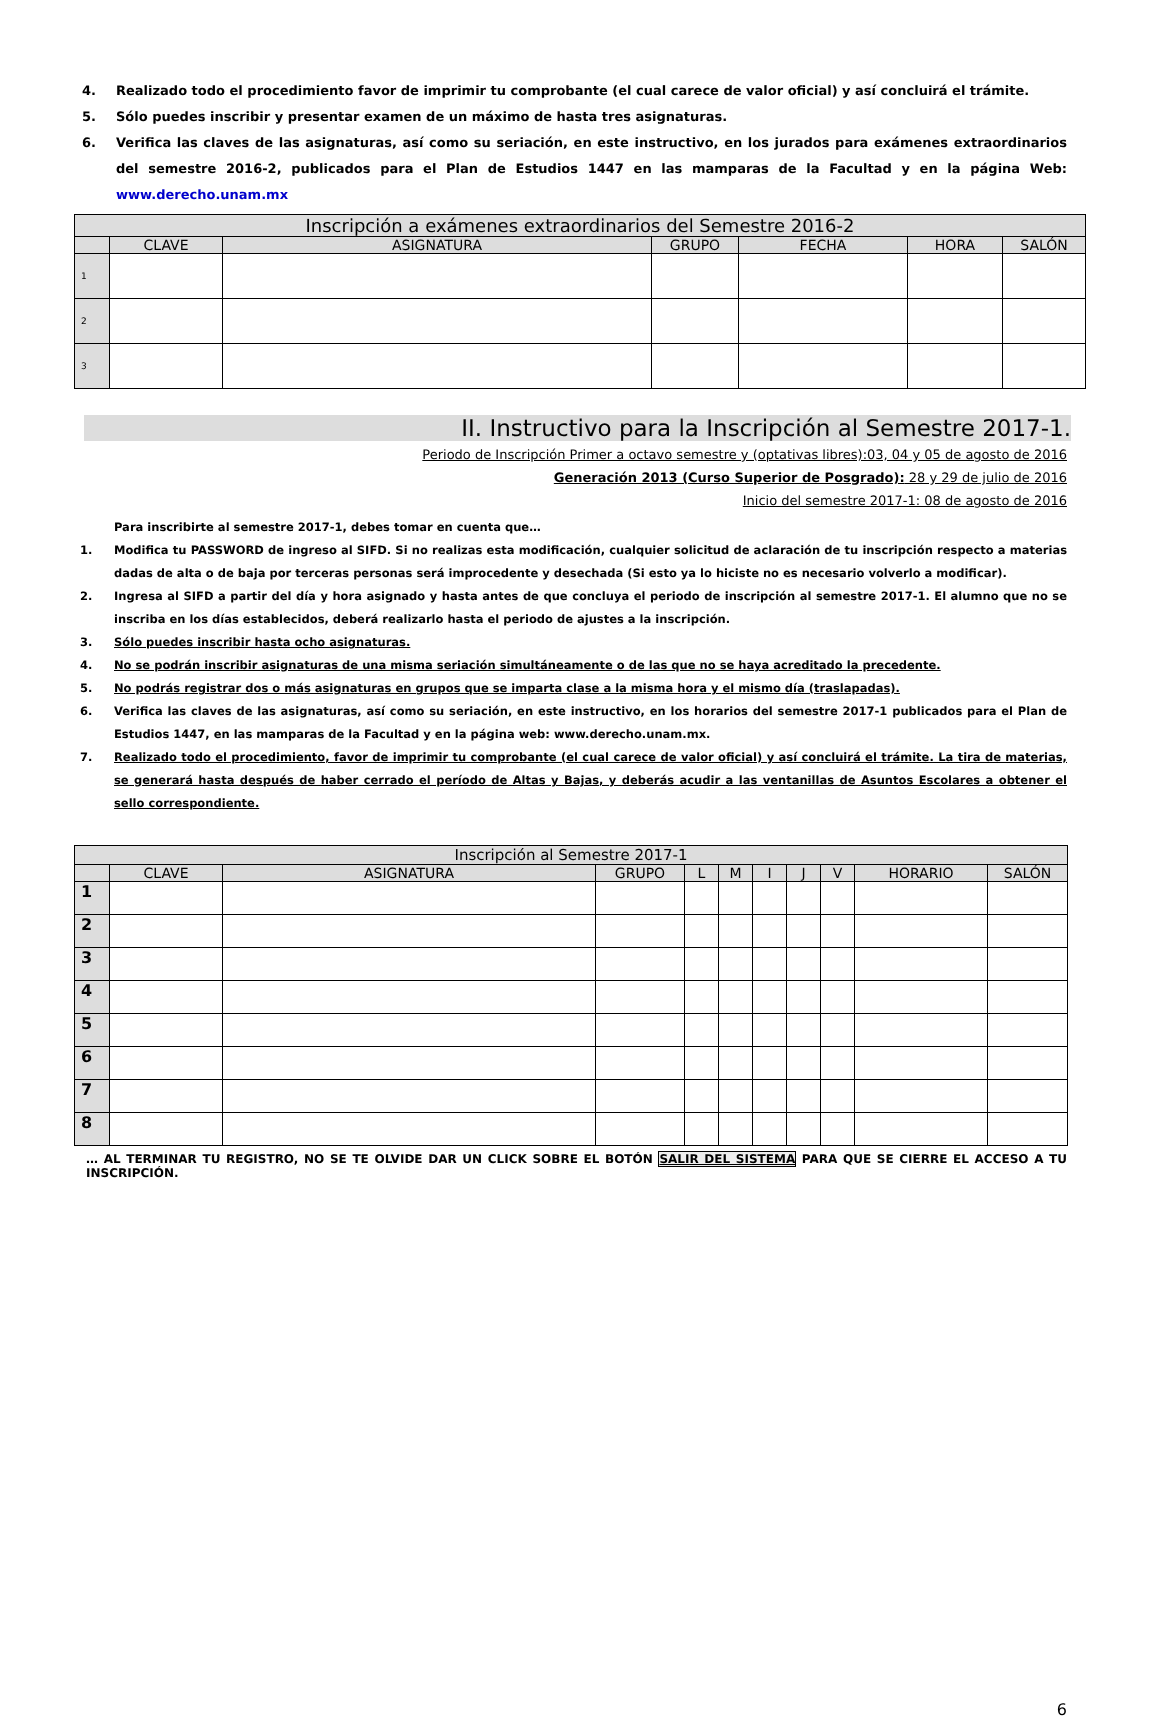4. Realizado todo el procedimiento favor de imprimir tu comprobante (el cual carece de valor oficial) y así concluirá el trámite.
5. Sólo puedes inscribir y presentar examen de un máximo de hasta tres asignaturas.
6. Verifica las claves de las asignaturas, así como su seriación, en este instructivo, en los jurados para exámenes extraordinarios del semestre 2016-2, publicados para el Plan de Estudios 1447 en las mamparas de la Facultad y en la página Web: www.derecho.unam.mx
| Inscripción a exámenes extraordinarios del Semestre 2016-2 | | | | | | |
| --- | --- | --- | --- | --- | --- | --- |
| | CLAVE | ASIGNATURA | GRUPO | FECHA | HORA | SALÓN |
| 1 | | | | | | |
| 2 | | | | | | |
| 3 | | | | | | |
II. Instructivo para la Inscripción al Semestre 2017-1.
Periodo de Inscripción Primer a octavo semestre y (optativas libres):03, 04 y 05 de agosto de 2016
Generación 2013 (Curso Superior de Posgrado): 28 y 29 de julio de 2016
Inicio del semestre 2017-1: 08 de agosto de 2016
Para inscribirte al semestre 2017-1, debes tomar en cuenta que…
1. Modifica tu PASSWORD de ingreso al SIFD. Si no realizas esta modificación, cualquier solicitud de aclaración de tu inscripción respecto a materias dadas de alta o de baja por terceras personas será improcedente y desechada (Si esto ya lo hiciste no es necesario volverlo a modificar).
2. Ingresa al SIFD a partir del día y hora asignado y hasta antes de que concluya el periodo de inscripción al semestre 2017-1. El alumno que no se inscriba en los días establecidos, deberá realizarlo hasta el periodo de ajustes a la inscripción.
3. Sólo puedes inscribir hasta ocho asignaturas.
4. No se podrán inscribir asignaturas de una misma seriación simultáneamente o de las que no se haya acreditado la precedente.
5. No podrás registrar dos o más asignaturas en grupos que se imparta clase a la misma hora y el mismo día (traslapadas).
6. Verifica las claves de las asignaturas, así como su seriación, en este instructivo, en los horarios del semestre 2017-1 publicados para el Plan de Estudios 1447, en las mamparas de la Facultad y en la página web: www.derecho.unam.mx.
7. Realizado todo el procedimiento, favor de imprimir tu comprobante (el cual carece de valor oficial) y así concluirá el trámite. La tira de materias, se generará hasta después de haber cerrado el período de Altas y Bajas, y deberás acudir a las ventanillas de Asuntos Escolares a obtener el sello correspondiente.
| Inscripción al Semestre 2017-1 | | | | | | | | | | |
| --- | --- | --- | --- | --- | --- | --- | --- | --- | --- | --- |
| | CLAVE | ASIGNATURA | GRUPO | L | M | I | J | V | HORARIO | SALÓN |
| 1 | | | | | | | | | | |
| 2 | | | | | | | | | | |
| 3 | | | | | | | | | | |
| 4 | | | | | | | | | | |
| 5 | | | | | | | | | | |
| 6 | | | | | | | | | | |
| 7 | | | | | | | | | | |
| 8 | | | | | | | | | | |
… AL TERMINAR TU REGISTRO, NO SE TE OLVIDE DAR UN CLICK SOBRE EL BOTÓN SALIR DEL SISTEMA PARA QUE SE CIERRE EL ACCESO A TU INSCRIPCIÓN.
6